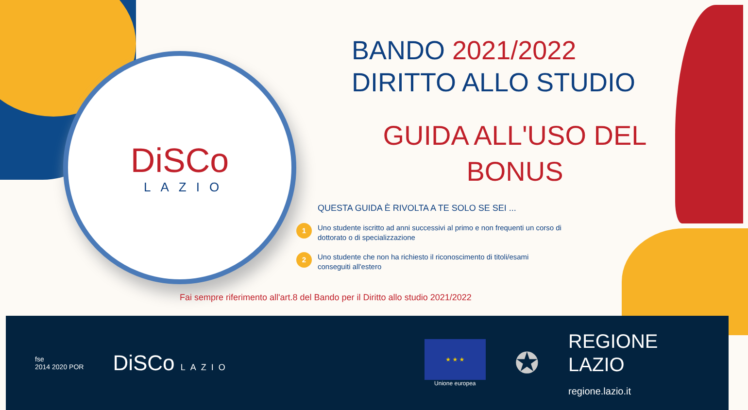DiSCo
LAZIO
BANDO 2021/2022
DIRITTO ALLO STUDIO
GUIDA ALL'USO DEL
BONUS
QUESTA GUIDA È RIVOLTA A TE SOLO SE SEI ...
1
Uno studente iscritto ad anni successivi al primo e non frequenti un corso di
dottorato o di specializzazione
2
Uno studente che non ha richiesto il riconoscimento di titoli/esami
conseguiti all'estero
Fai sempre riferimento all'art.8 del Bando per il Diritto allo studio 2021/2022
fse
2014 2020 POR
DiSCo LAZIO
★ ★ ★
Unione europea
✪
REGIONE
LAZIO
regione.lazio.it